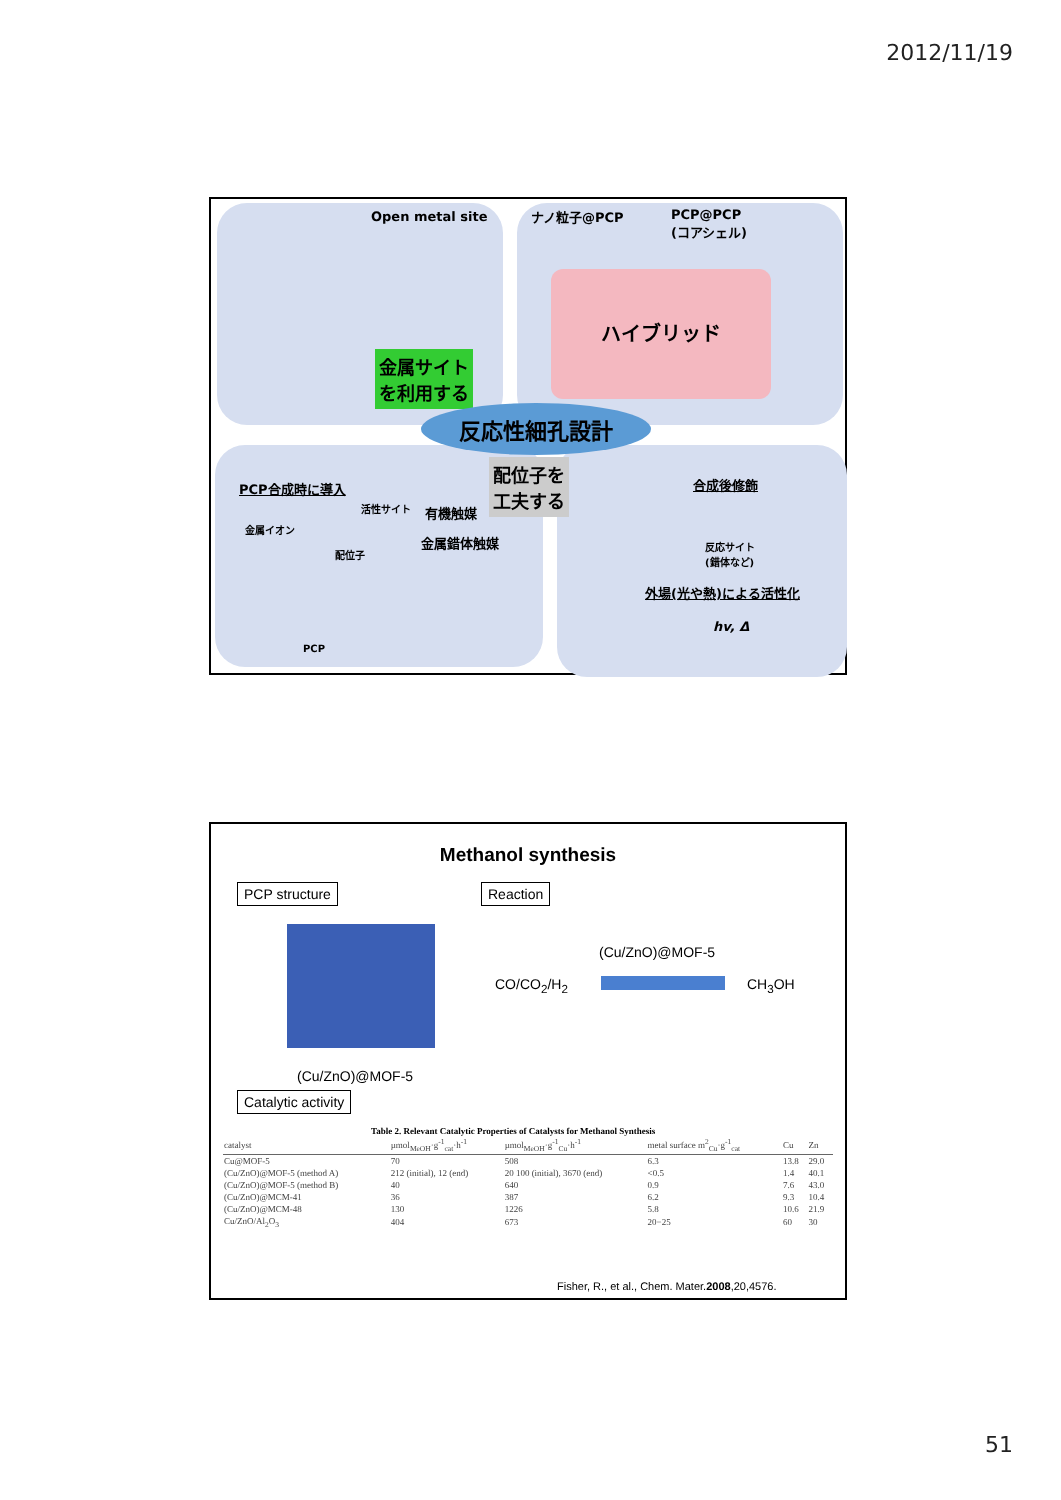2012/11/19
Open metal site ナノ粒子@PCP
PCP@PCP
(コアシェル)
ハイブリッド
金属サイト
を利用する
反応性細孔設計
配位子を
工夫する
PCP合成時に導入
活性サイト 有機触媒
金属イオン
金属錯体触媒
配位子
PCP
合成後修飾
反応サイト
(錯体など)
外場(光や熱)による活性化
hv, Δ
Methanol synthesis
PCP structure Reaction
(Cu/ZnO)@MOF-5
CO/CO<sub>2</sub>/H<sub>2</sub> CH<sub>3</sub>OH
(Cu/ZnO)@MOF-5
Catalytic activity
Table 2. Relevant Catalytic Properties of Catalysts for Methanol Synthesis
| catalyst | µmol<sub>MeOH</sub>·g<sup>-1</sup><sub>cat</sub>·h<sup>-1</sup> | µmol<sub>MeOH</sub>·g<sup>-1</sup><sub>Cu</sub>·h<sup>-1</sup> | metal surface m<sup>2</sup><sub>Cu</sub>·g<sup>-1</sup><sub>cat</sub> | Cu | Zn |
| --- | --- | --- | --- | --- | --- |
| Cu@MOF-5 | 70 | 508 | 6.3 | 13.8 | 29.0 |
| (Cu/ZnO)@MOF-5 (method A) | 212 (initial), 12 (end) | 20 100 (initial), 3670 (end) | <0.5 | 1.4 | 40.1 |
| (Cu/ZnO)@MOF-5 (method B) | 40 | 640 | 0.9 | 7.6 | 43.0 |
| (Cu/ZnO)@MCM-41 | 36 | 387 | 6.2 | 9.3 | 10.4 |
| (Cu/ZnO)@MCM-48 | 130 | 1226 | 5.8 | 10.6 | 21.9 |
| Cu/ZnO/Al<sub>2</sub>O<sub>3</sub> | 404 | 673 | 20−25 | 60 | 30 |
Fisher, R., et al., Chem. Mater.2008,20,4576.
51